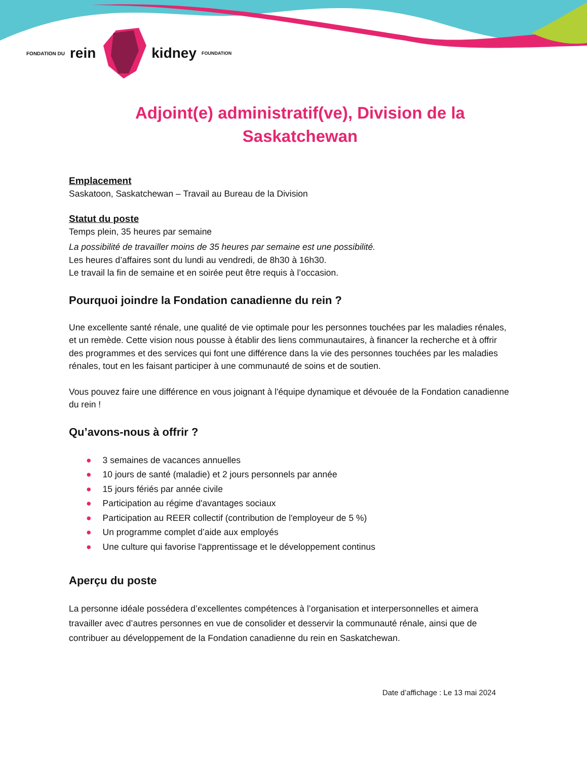FONDATION DU rein kidney FOUNDATION
Adjoint(e) administratif(ve), Division de la Saskatchewan
Emplacement
Saskatoon, Saskatchewan – Travail au Bureau de la Division
Statut du poste
Temps plein, 35 heures par semaine
La possibilité de travailler moins de 35 heures par semaine est une possibilité.
Les heures d’affaires sont du lundi au vendredi, de 8h30 à 16h30.
Le travail la fin de semaine et en soirée peut être requis à l’occasion.
Pourquoi joindre la Fondation canadienne du rein ?
Une excellente santé rénale, une qualité de vie optimale pour les personnes touchées par les maladies rénales, et un remède. Cette vision nous pousse à établir des liens communautaires, à financer la recherche et à offrir des programmes et des services qui font une différence dans la vie des personnes touchées par les maladies rénales, tout en les faisant participer à une communauté de soins et de soutien.
Vous pouvez faire une différence en vous joignant à l'équipe dynamique et dévouée de la Fondation canadienne du rein !
Qu’avons-nous à offrir ?
● 3 semaines de vacances annuelles
● 10 jours de santé (maladie) et 2 jours personnels par année
● 15 jours fériés par année civile
● Participation au régime d'avantages sociaux
● Participation au REER collectif (contribution de l'employeur de 5 %)
● Un programme complet d’aide aux employés
● Une culture qui favorise l'apprentissage et le développement continus
Aperçu du poste
La personne idéale possédera d’excellentes compétences à l’organisation et interpersonnelles et aimera travailler avec d’autres personnes en vue de consolider et desservir la communauté rénale, ainsi que de contribuer au développement de la Fondation canadienne du rein en Saskatchewan.
Date d’affichage : Le 13 mai 2024